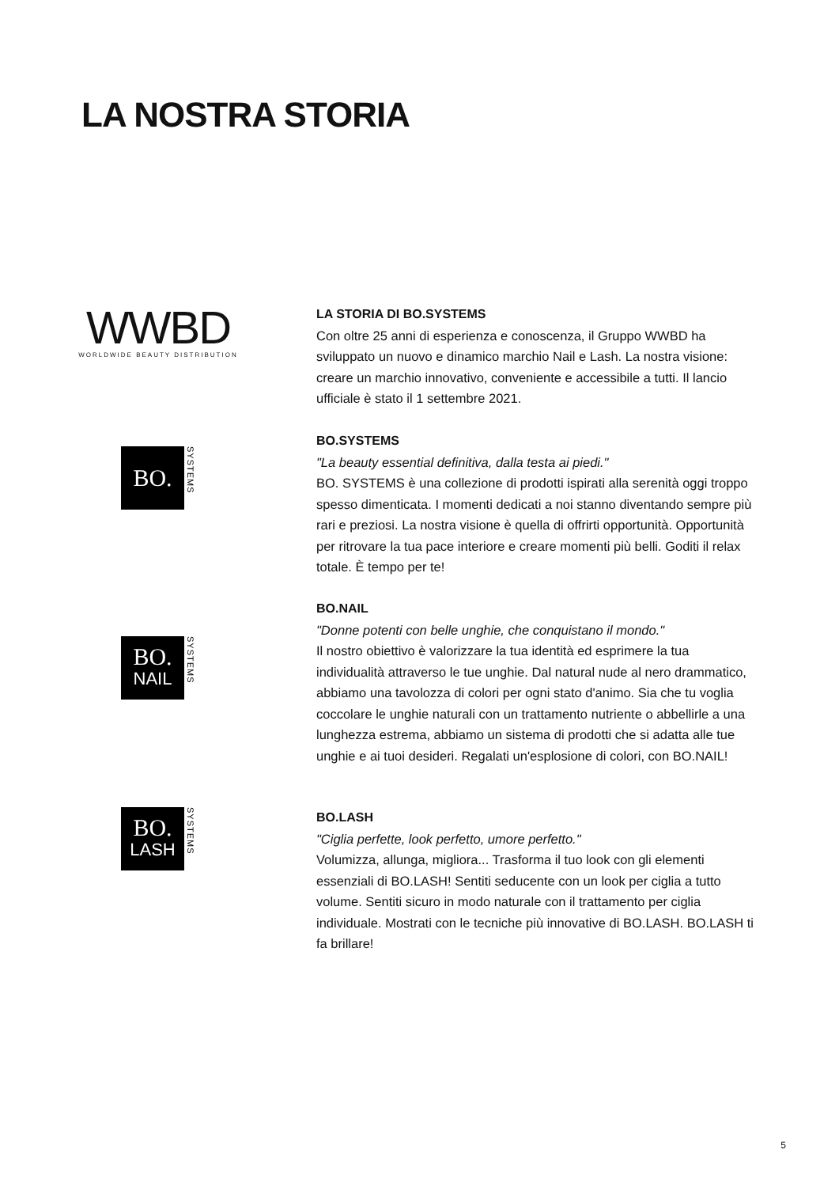LA NOSTRA STORIA
WWBD
WORLDWIDE BEAUTY DISTRIBUTION
LA STORIA DI BO.SYSTEMS
Con oltre 25 anni di esperienza e conoscenza, il Gruppo WWBD ha sviluppato un nuovo e dinamico marchio Nail e Lash. La nostra visione: creare un marchio innovativo, conveniente e accessibile a tutti. Il lancio ufficiale è stato il 1 settembre 2021.
BO.
SYSTEMS
BO.SYSTEMS
"La beauty essential definitiva, dalla testa ai piedi."
BO. SYSTEMS è una collezione di prodotti ispirati alla serenità oggi troppo spesso dimenticata. I momenti dedicati a noi stanno diventando sempre più rari e preziosi. La nostra visione è quella di offrirti opportunità. Opportunità per ritrovare la tua pace interiore e creare momenti più belli. Goditi il relax totale. È tempo per te!
BO.
NAIL
SYSTEMS
BO.NAIL
"Donne potenti con belle unghie, che conquistano il mondo."
Il nostro obiettivo è valorizzare la tua identità ed esprimere la tua individualità attraverso le tue unghie. Dal natural nude al nero drammatico, abbiamo una tavolozza di colori per ogni stato d'animo. Sia che tu voglia coccolare le unghie naturali con un trattamento nutriente o abbellirle a una lunghezza estrema, abbiamo un sistema di prodotti che si adatta alle tue unghie e ai tuoi desideri. Regalati un'esplosione di colori, con BO.NAIL!
BO.
LASH
SYSTEMS
BO.LASH
"Ciglia perfette, look perfetto, umore perfetto."
Volumizza, allunga, migliora... Trasforma il tuo look con gli elementi essenziali di BO.LASH! Sentiti seducente con un look per ciglia a tutto volume. Sentiti sicuro in modo naturale con il trattamento per ciglia individuale. Mostrati con le tecniche più innovative di BO.LASH. BO.LASH ti fa brillare!
5